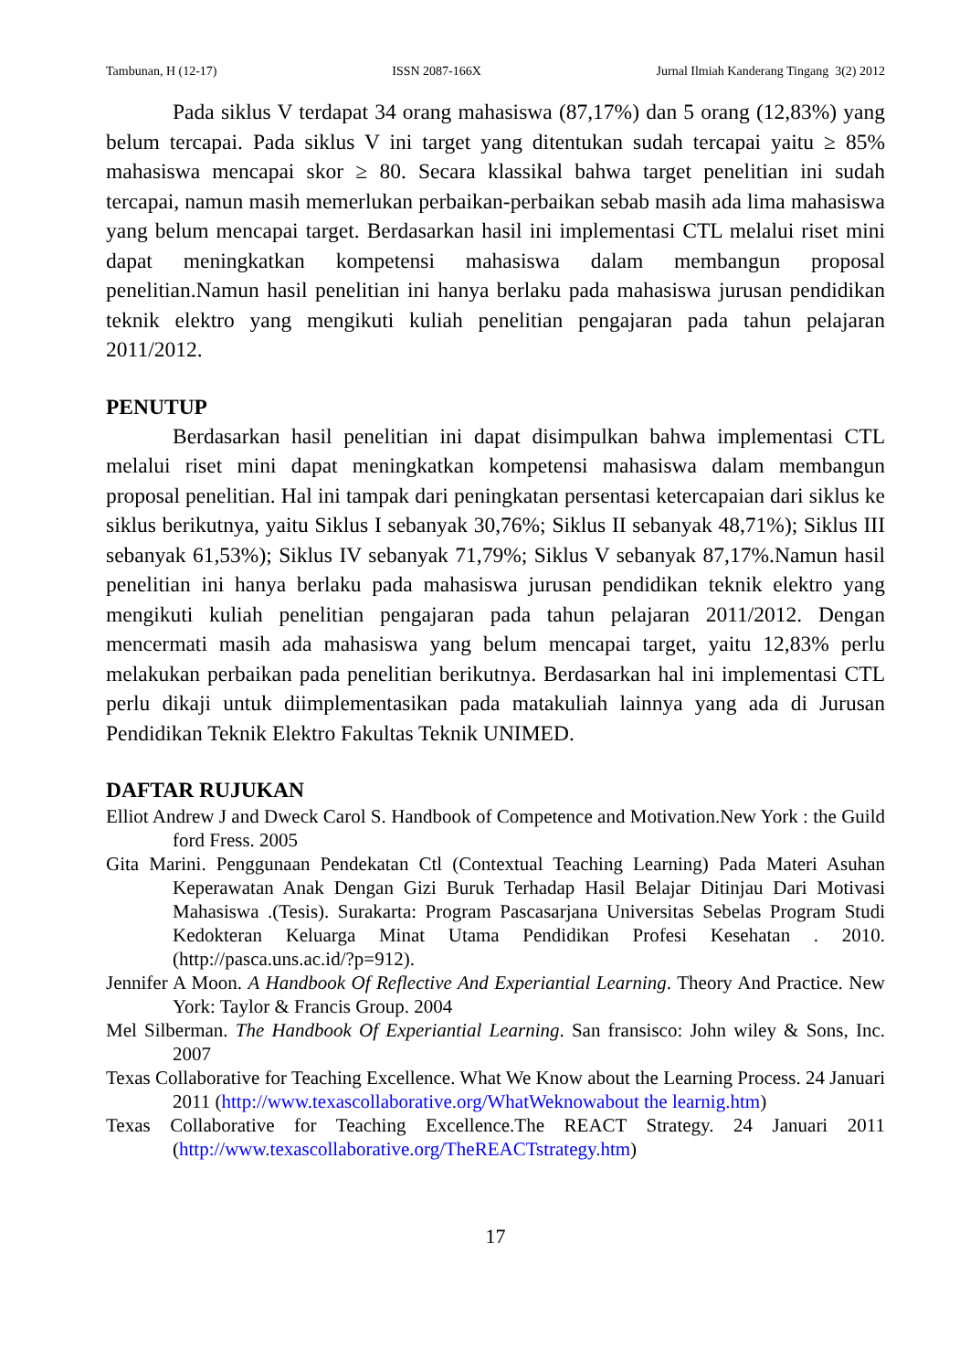Tambunan, H (12-17) ISSN 2087-166X Jurnal Ilmiah Kanderang Tingang 3(2) 2012
Pada siklus V terdapat 34 orang mahasiswa (87,17%) dan 5 orang (12,83%) yang belum tercapai. Pada siklus V ini target yang ditentukan sudah tercapai yaitu ≥ 85% mahasiswa mencapai skor ≥ 80. Secara klassikal bahwa target penelitian ini sudah tercapai, namun masih memerlukan perbaikan-perbaikan sebab masih ada lima mahasiswa yang belum mencapai target. Berdasarkan hasil ini implementasi CTL melalui riset mini dapat meningkatkan kompetensi mahasiswa dalam membangun proposal penelitian.Namun hasil penelitian ini hanya berlaku pada mahasiswa jurusan pendidikan teknik elektro yang mengikuti kuliah penelitian pengajaran pada tahun pelajaran 2011/2012.
PENUTUP
Berdasarkan hasil penelitian ini dapat disimpulkan bahwa implementasi CTL melalui riset mini dapat meningkatkan kompetensi mahasiswa dalam membangun proposal penelitian. Hal ini tampak dari peningkatan persentasi ketercapaian dari siklus ke siklus berikutnya, yaitu Siklus I sebanyak 30,76%; Siklus II sebanyak 48,71%); Siklus III sebanyak 61,53%); Siklus IV sebanyak 71,79%; Siklus V sebanyak 87,17%.Namun hasil penelitian ini hanya berlaku pada mahasiswa jurusan pendidikan teknik elektro yang mengikuti kuliah penelitian pengajaran pada tahun pelajaran 2011/2012. Dengan mencermati masih ada mahasiswa yang belum mencapai target, yaitu 12,83% perlu melakukan perbaikan pada penelitian berikutnya. Berdasarkan hal ini implementasi CTL perlu dikaji untuk diimplementasikan pada matakuliah lainnya yang ada di Jurusan Pendidikan Teknik Elektro Fakultas Teknik UNIMED.
DAFTAR RUJUKAN
Elliot Andrew J and Dweck Carol S. Handbook of Competence and Motivation.New York : the Guild ford Fress. 2005
Gita Marini. Penggunaan Pendekatan Ctl (Contextual Teaching Learning) Pada Materi Asuhan Keperawatan Anak Dengan Gizi Buruk Terhadap Hasil Belajar Ditinjau Dari Motivasi Mahasiswa .(Tesis). Surakarta: Program Pascasarjana Universitas Sebelas Program Studi Kedokteran Keluarga Minat Utama Pendidikan Profesi Kesehatan . 2010.(http://pasca.uns.ac.id/?p=912).
Jennifer A Moon. A Handbook Of Reflective And Experiantial Learning. Theory And Practice. New York: Taylor & Francis Group. 2004
Mel Silberman. The Handbook Of Experiantial Learning. San fransisco: John wiley & Sons, Inc. 2007
Texas Collaborative for Teaching Excellence. What We Know about the Learning Process. 24 Januari 2011 (http://www.texascollaborative.org/WhatWeknowabout the learnig.htm)
Texas Collaborative for Teaching Excellence.The REACT Strategy. 24 Januari 2011 (http://www.texascollaborative.org/TheREACTstrategy.htm)
17